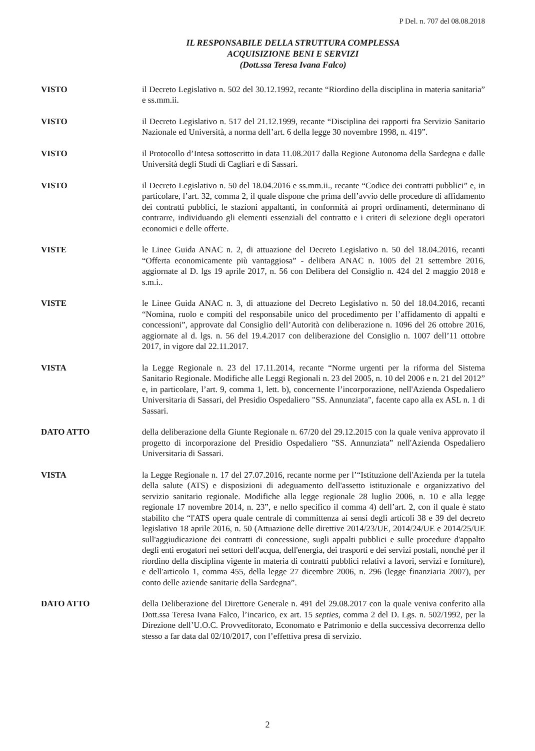P Del. n. 707 del 08.08.2018
IL RESPONSABILE DELLA STRUTTURA COMPLESSA
ACQUISIZIONE BENI E SERVIZI
(Dott.ssa Teresa Ivana Falco)
VISTO il Decreto Legislativo n. 502 del 30.12.1992, recante “Riordino della disciplina in materia sanitaria” e ss.mm.ii.
VISTO il Decreto Legislativo n. 517 del 21.12.1999, recante “Disciplina dei rapporti fra Servizio Sanitario Nazionale ed Università, a norma dell’art. 6 della legge 30 novembre 1998, n. 419”.
VISTO il Protocollo d’Intesa sottoscritto in data 11.08.2017 dalla Regione Autonoma della Sardegna e dalle Università degli Studi di Cagliari e di Sassari.
VISTO il Decreto Legislativo n. 50 del 18.04.2016 e ss.mm.ii., recante “Codice dei contratti pubblici” e, in particolare, l’art. 32, comma 2, il quale dispone che prima dell’avvio delle procedure di affidamento dei contratti pubblici, le stazioni appaltanti, in conformità ai propri ordinamenti, determinano di contrarre, individuando gli elementi essenziali del contratto e i criteri di selezione degli operatori economici e delle offerte.
VISTE le Linee Guida ANAC n. 2, di attuazione del Decreto Legislativo n. 50 del 18.04.2016, recanti “Offerta economicamente più vantaggiosa” - delibera ANAC n. 1005 del 21 settembre 2016, aggiornate al D. lgs 19 aprile 2017, n. 56 con Delibera del Consiglio n. 424 del 2 maggio 2018 e s.m.i..
VISTE le Linee Guida ANAC n. 3, di attuazione del Decreto Legislativo n. 50 del 18.04.2016, recanti “Nomina, ruolo e compiti del responsabile unico del procedimento per l’affidamento di appalti e concessioni”, approvate dal Consiglio dell’Autorità con deliberazione n. 1096 del 26 ottobre 2016, aggiornate al d. lgs. n. 56 del 19.4.2017 con deliberazione del Consiglio n. 1007 dell’11 ottobre 2017, in vigore dal 22.11.2017.
VISTA la Legge Regionale n. 23 del 17.11.2014, recante “Norme urgenti per la riforma del Sistema Sanitario Regionale. Modifiche alle Leggi Regionali n. 23 del 2005, n. 10 del 2006 e n. 21 del 2012” e, in particolare, l’art. 9, comma 1, lett. b), concernente l’incorporazione, nell'Azienda Ospedaliero Universitaria di Sassari, del Presidio Ospedaliero "SS. Annunziata", facente capo alla ex ASL n. 1 di Sassari.
DATO ATTO della deliberazione della Giunte Regionale n. 67/20 del 29.12.2015 con la quale veniva approvato il progetto di incorporazione del Presidio Ospedaliero "SS. Annunziata” nell'Azienda Ospedaliero Universitaria di Sassari.
VISTA la Legge Regionale n. 17 del 27.07.2016, recante norme per l’“Istituzione dell'Azienda per la tutela della salute (ATS) e disposizioni di adeguamento dell'assetto istituzionale e organizzativo del servizio sanitario regionale. Modifiche alla legge regionale 28 luglio 2006, n. 10 e alla legge regionale 17 novembre 2014, n. 23”, e nello specifico il comma 4) dell’art. 2, con il quale è stato stabilito che “l'ATS opera quale centrale di committenza ai sensi degli articoli 38 e 39 del decreto legislativo 18 aprile 2016, n. 50 (Attuazione delle direttive 2014/23/UE, 2014/24/UE e 2014/25/UE sull'aggiudicazione dei contratti di concessione, sugli appalti pubblici e sulle procedure d'appalto degli enti erogatori nei settori dell'acqua, dell'energia, dei trasporti e dei servizi postali, nonché per il riordino della disciplina vigente in materia di contratti pubblici relativi a lavori, servizi e forniture), e dell'articolo 1, comma 455, della legge 27 dicembre 2006, n. 296 (legge finanziaria 2007), per conto delle aziende sanitarie della Sardegna”.
DATO ATTO della Deliberazione del Direttore Generale n. 491 del 29.08.2017 con la quale veniva conferito alla Dott.ssa Teresa Ivana Falco, l’incarico, ex art. 15 septies, comma 2 del D. Lgs. n. 502/1992, per la Direzione dell’U.O.C. Provveditorato, Economato e Patrimonio e della successiva decorrenza dello stesso a far data dal 02/10/2017, con l’effettiva presa di servizio.
2